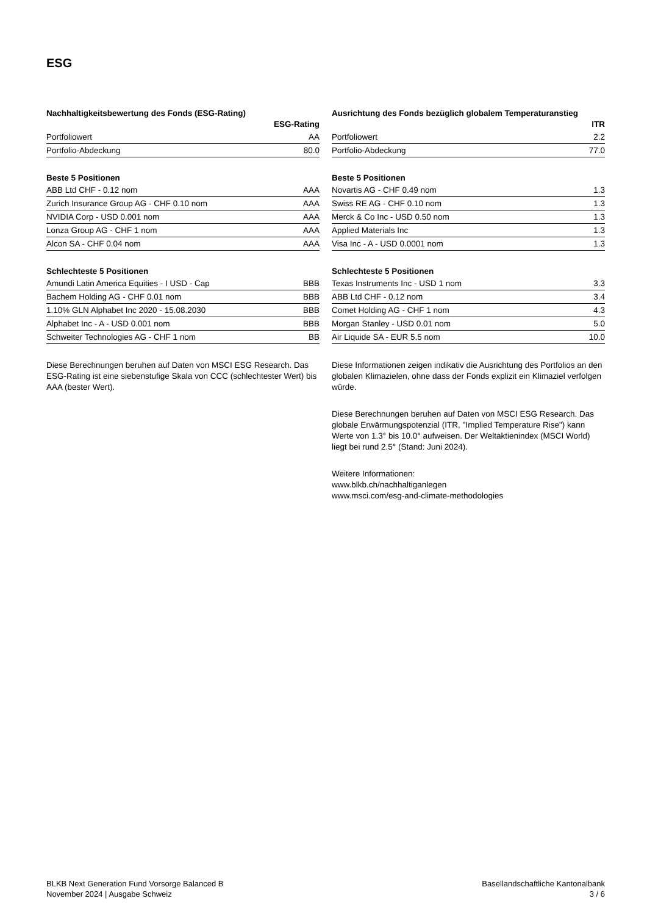ESG
Nachhaltigkeitsbewertung des Fonds (ESG-Rating)
| | ESG-Rating |
| --- | --- |
| Portfoliowert | AA |
| Portfolio-Abdeckung | 80.0 |
Beste 5 Positionen
| ABB Ltd CHF - 0.12 nom | AAA |
| Zurich Insurance Group AG - CHF 0.10 nom | AAA |
| NVIDIA Corp - USD 0.001 nom | AAA |
| Lonza Group AG - CHF 1 nom | AAA |
| Alcon SA - CHF 0.04 nom | AAA |
Schlechteste 5 Positionen
| Amundi Latin America Equities - I USD - Cap | BBB |
| Bachem Holding AG - CHF 0.01 nom | BBB |
| 1.10% GLN Alphabet Inc 2020 - 15.08.2030 | BBB |
| Alphabet Inc - A - USD 0.001 nom | BBB |
| Schweiter Technologies AG - CHF 1 nom | BB |
Diese Berechnungen beruhen auf Daten von MSCI ESG Research. Das ESG-Rating ist eine siebenstufige Skala von CCC (schlechtester Wert) bis AAA (bester Wert).
Ausrichtung des Fonds bezüglich globalem Temperaturanstieg
| | ITR |
| --- | --- |
| Portfoliowert | 2.2 |
| Portfolio-Abdeckung | 77.0 |
Beste 5 Positionen
| Novartis AG - CHF 0.49 nom | 1.3 |
| Swiss RE AG - CHF 0.10 nom | 1.3 |
| Merck & Co Inc - USD 0.50 nom | 1.3 |
| Applied Materials Inc | 1.3 |
| Visa Inc - A - USD 0.0001 nom | 1.3 |
Schlechteste 5 Positionen
| Texas Instruments Inc - USD 1 nom | 3.3 |
| ABB Ltd CHF - 0.12 nom | 3.4 |
| Comet Holding AG - CHF 1 nom | 4.3 |
| Morgan Stanley - USD 0.01 nom | 5.0 |
| Air Liquide SA - EUR 5.5 nom | 10.0 |
Diese Informationen zeigen indikativ die Ausrichtung des Portfolios an den globalen Klimazielen, ohne dass der Fonds explizit ein Klimaziel verfolgen würde.
Diese Berechnungen beruhen auf Daten von MSCI ESG Research. Das globale Erwärmungspotenzial (ITR, "Implied Temperature Rise") kann Werte von 1.3° bis 10.0° aufweisen. Der Weltaktienindex (MSCI World) liegt bei rund 2.5° (Stand: Juni 2024).
Weitere Informationen:
www.blkb.ch/nachhaltiganlegen
www.msci.com/esg-and-climate-methodologies
BLKB Next Generation Fund Vorsorge Balanced B
November 2024 | Ausgabe Schweiz
Basellandschaftliche Kantonalbank
3 / 6